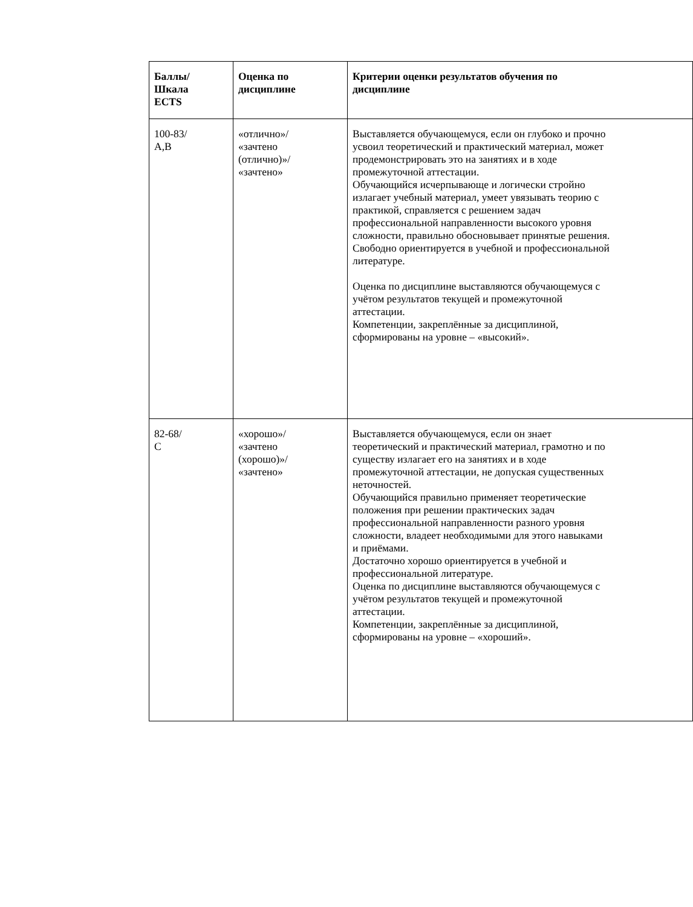| Баллы/ Шкала ECTS | Оценка по дисциплине | Критерии оценки результатов обучения по дисциплине |
| --- | --- | --- |
| 100-83/ A,B | «отлично»/ «зачтено (отлично)»/ «зачтено» | Выставляется обучающемуся, если он глубоко и прочно усвоил теоретический и практический материал, может продемонстрировать это на занятиях и в ходе промежуточной аттестации. Обучающийся исчерпывающе и логически стройно излагает учебный материал, умеет увязывать теорию с практикой, справляется с решением задач профессиональной направленности высокого уровня сложности, правильно обосновывает принятые решения. Свободно ориентируется в учебной и профессиональной литературе. Оценка по дисциплине выставляются обучающемуся с учётом результатов текущей и промежуточной аттестации. Компетенции, закреплённые за дисциплиной, сформированы на уровне – «высокий». |
| 82-68/ С | «хорошо»/ «зачтено (хорошо)»/ «зачтено» | Выставляется обучающемуся, если он знает теоретический и практический материал, грамотно и по существу излагает его на занятиях и в ходе промежуточной аттестации, не допуская существенных неточностей. Обучающийся правильно применяет теоретические положения при решении практических задач профессиональной направленности разного уровня сложности, владеет необходимыми для этого навыками и приёмами. Достаточно хорошо ориентируется в учебной и профессиональной литературе. Оценка по дисциплине выставляются обучающемуся с учётом результатов текущей и промежуточной аттестации. Компетенции, закреплённые за дисциплиной, сформированы на уровне – «хороший». |